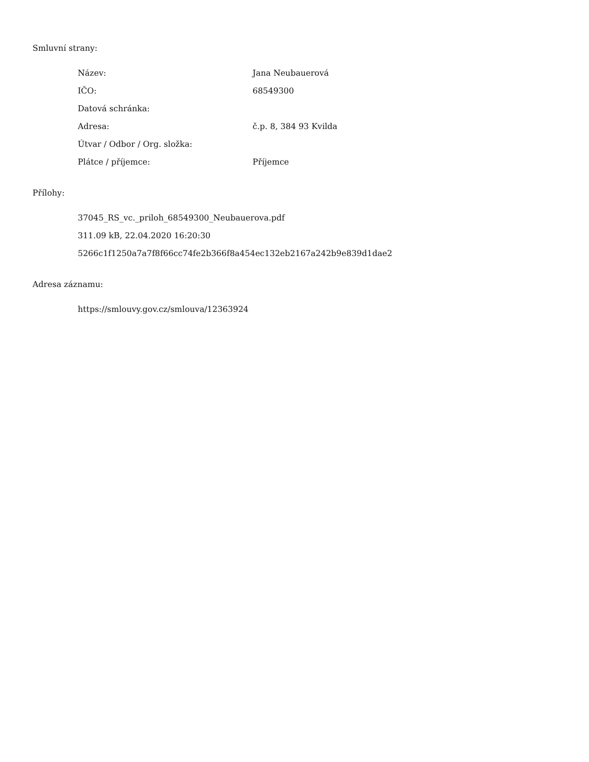Smluvní strany:
| Název: | Jana Neubauerová |
| IČO: | 68549300 |
| Datová schránka: | |
| Adresa: | č.p. 8, 384 93 Kvilda |
| Útvar / Odbor / Org. složka: | |
| Plátce / příjemce: | Příjemce |
Přílohy:
37045_RS_vc._priloh_68549300_Neubauerova.pdf
311.09 kB, 22.04.2020 16:20:30
5266c1f1250a7a7f8f66cc74fe2b366f8a454ec132eb2167a242b9e839d1dae2
Adresa záznamu:
https://smlouvy.gov.cz/smlouva/12363924